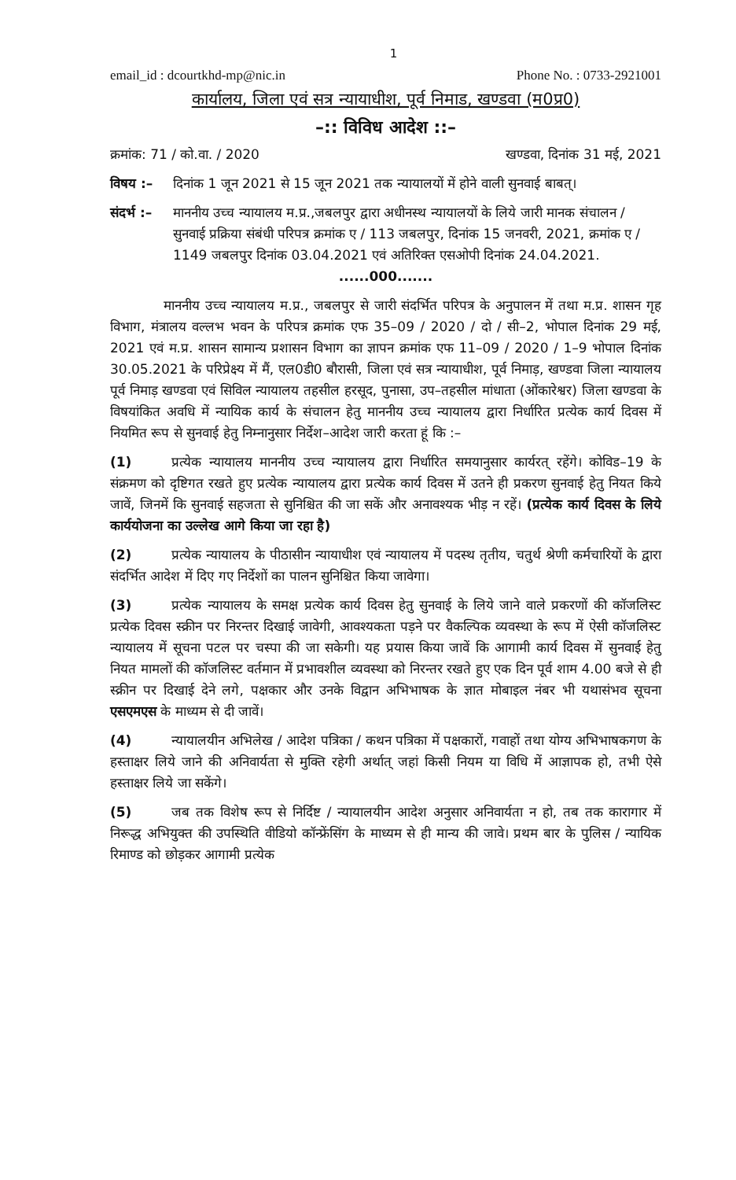1
email_id : dcourtkhd-mp@nic.in Phone No. : 0733-2921001
कार्यालय, जिला एवं सत्र न्यायाधीश, पूर्व निमाड, खण्डवा (म0प्र0)
–:: विविध आदेश ::–
क्रमांक: 71 / को.वा. / 2020 खण्डवा, दिनांक 31 मई, 2021
विषय :– दिनांक 1 जून 2021 से 15 जून 2021 तक न्यायालयों में होने वाली सुनवाई बाबत्।
संदर्भ :– माननीय उच्च न्यायालय म.प्र.,जबलपुर द्वारा अधीनस्थ न्यायालयों के लिये जारी मानक संचालन / सुनवाई प्रक्रिया संबंधी परिपत्र क्रमांक ए / 113 जबलपुर, दिनांक 15 जनवरी, 2021, क्रमांक ए / 1149 जबलपुर दिनांक 03.04.2021 एवं अतिरिक्त एसओपी दिनांक 24.04.2021.
......000.......
    माननीय उच्च न्यायालय म.प्र., जबलपुर से जारी संदर्भित परिपत्र के अनुपालन में तथा म.प्र. शासन गृह विभाग, मंत्रालय वल्लभ भवन के परिपत्र क्रमांक एफ 35–09 / 2020 / दो / सी–2, भोपाल दिनांक 29 मई, 2021 एवं म.प्र. शासन सामान्य प्रशासन विभाग का ज्ञापन क्रमांक एफ 11–09 / 2020 / 1–9 भोपाल दिनांक 30.05.2021 के परिप्रेक्ष्य में मैं, एल0डी0 बौरासी, जिला एवं सत्र न्यायाधीश, पूर्व निमाड़, खण्डवा जिला न्यायालय पूर्व निमाड़ खण्डवा एवं सिविल न्यायालय तहसील हरसूद, पुनासा, उप–तहसील मांधाता (ओंकारेश्वर) जिला खण्डवा के विषयांकित अवधि में न्यायिक कार्य के संचालन हेतु माननीय उच्च न्यायालय द्वारा निर्धारित प्रत्येक कार्य दिवस में नियमित रूप से सुनवाई हेतु निम्नानुसार निर्देश–आदेश जारी करता हूं कि :–
(1)   प्रत्येक न्यायालय माननीय उच्च न्यायालय द्वारा निर्धारित समयानुसार कार्यरत् रहेंगे। कोविड–19 के संक्रमण को दृष्टिगत रखते हुए प्रत्येक न्यायालय द्वारा प्रत्येक कार्य दिवस में उतने ही प्रकरण सुनवाई हेतु नियत किये जावें, जिनमें कि सुनवाई सहजता से सुनिश्चित की जा सकें और अनावश्यक भीड़ न रहें। (प्रत्येक कार्य दिवस के लिये कार्ययोजना का उल्लेख आगे किया जा रहा है)
(2)   प्रत्येक न्यायालय के पीठासीन न्यायाधीश एवं न्यायालय में पदस्थ तृतीय, चतुर्थ श्रेणी कर्मचारियों के द्वारा संदर्भित आदेश में दिए गए निर्देशों का पालन सुनिश्चित किया जावेगा।
(3)   प्रत्येक न्यायालय के समक्ष प्रत्येक कार्य दिवस हेतु सुनवाई के लिये जाने वाले प्रकरणों की कॉजलिस्ट प्रत्येक दिवस स्क्रीन पर निरन्तर दिखाई जावेगी, आवश्यकता पड़ने पर वैकल्पिक व्यवस्था के रूप में ऐसी कॉजलिस्ट न्यायालय में सूचना पटल पर चस्पा की जा सकेगी। यह प्रयास किया जावें कि आगामी कार्य दिवस में सुनवाई हेतु नियत मामलों की कॉजलिस्ट वर्तमान में प्रभावशील व्यवस्था को निरन्तर रखते हुए एक दिन पूर्व शाम 4.00 बजे से ही स्क्रीन पर दिखाई देने लगे, पक्षकार और उनके विद्वान अभिभाषक के ज्ञात मोबाइल नंबर भी यथासंभव सूचना एसएमएस के माध्यम से दी जावें।
(4)   न्यायालयीन अभिलेख / आदेश पत्रिका / कथन पत्रिका में पक्षकारों, गवाहों तथा योग्य अभिभाषकगण के हस्ताक्षर लिये जाने की अनिवार्यता से मुक्ति रहेगी अर्थात् जहां किसी नियम या विधि में आज्ञापक हो, तभी ऐसे हस्ताक्षर लिये जा सकेंगे।
(5)   जब तक विशेष रूप से निर्दिष्ट / न्यायालयीन आदेश अनुसार अनिवार्यता न हो, तब तक कारागार में निरूद्ध अभियुक्त की उपस्थिति वीडियो कॉन्फ्रेंसिंग के माध्यम से ही मान्य की जावे। प्रथम बार के पुलिस / न्यायिक रिमाण्ड को छोड़कर आगामी प्रत्येक